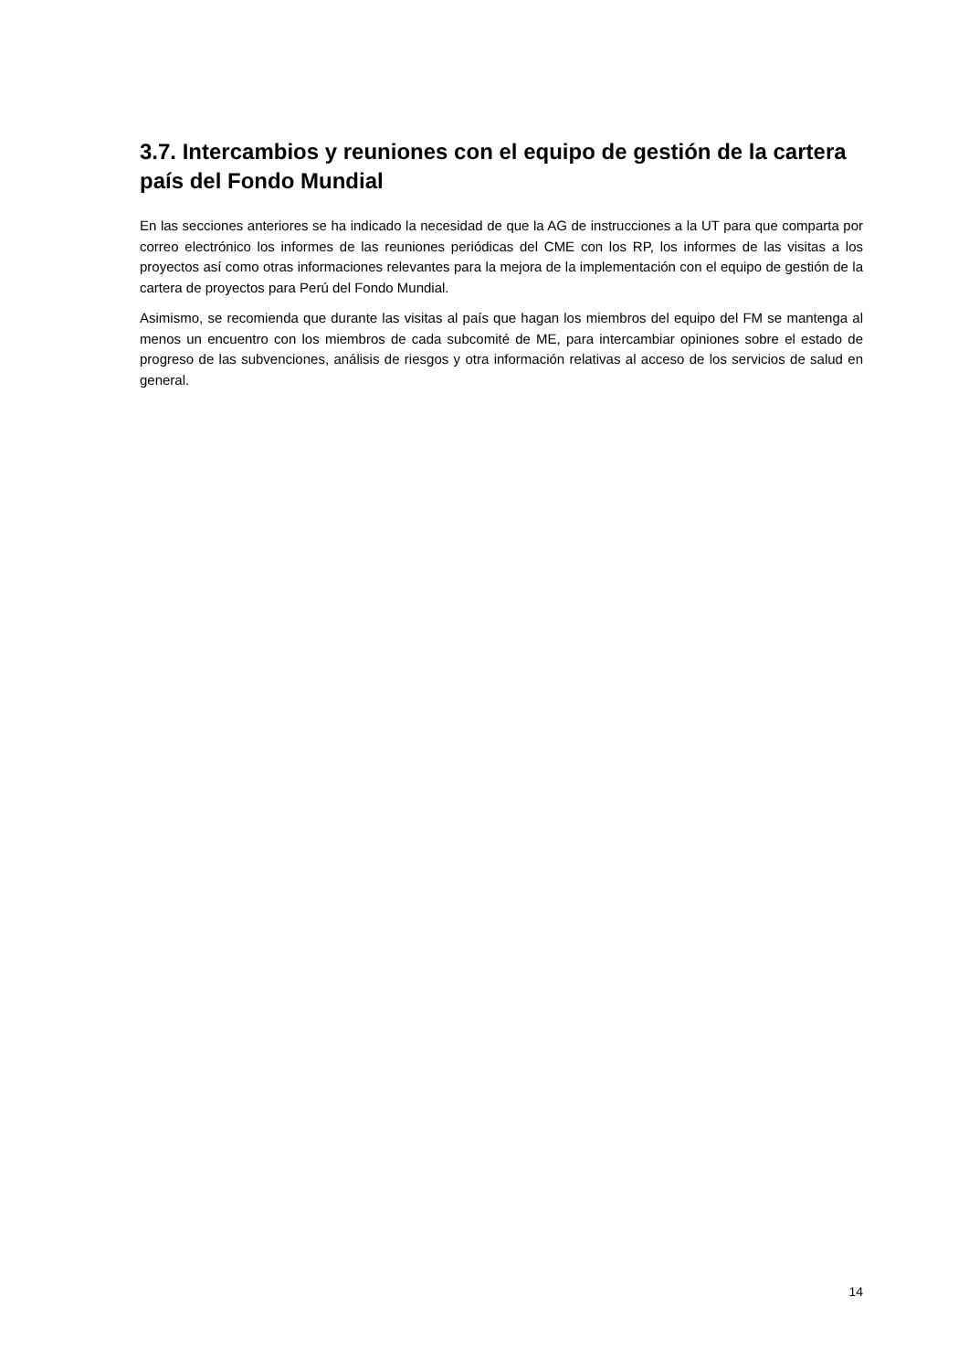3.7. Intercambios y reuniones con el equipo de gestión de la cartera país del Fondo Mundial
En las secciones anteriores se ha indicado la necesidad de que la AG de instrucciones a la UT para que comparta por correo electrónico los informes de las reuniones periódicas del CME con los RP, los informes de las visitas a los proyectos así como otras informaciones relevantes para la mejora de la implementación con el equipo de gestión de la cartera de proyectos para Perú del Fondo Mundial.
Asimismo, se recomienda que durante las visitas al país que hagan los miembros del equipo del FM se mantenga al menos un encuentro con los miembros de cada subcomité de ME, para intercambiar opiniones sobre el estado de progreso de las subvenciones, análisis de riesgos y otra información relativas al acceso de los servicios de salud en general.
14